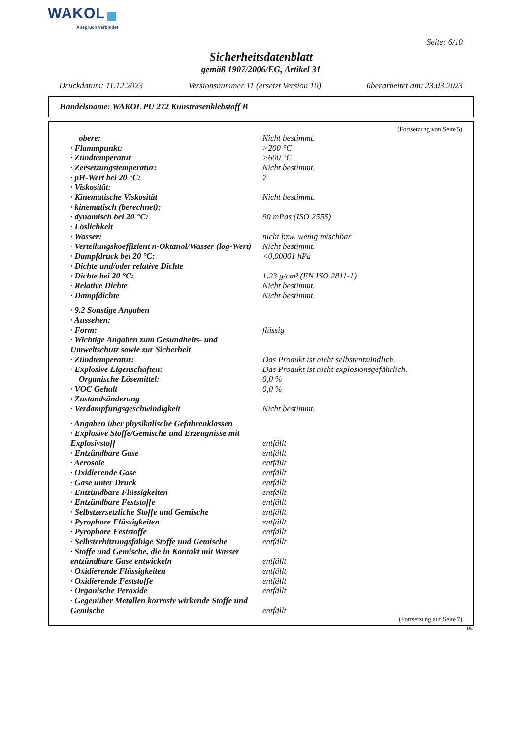WAKOL
Anspruch verbindet
Seite: 6/10
Sicherheitsdatenblatt
gemäß 1907/2006/EG, Artikel 31
Druckdatum: 11.12.2023 Versionsnummer 11 (ersetzt Version 10) überarbeitet am: 23.03.2023
Handelsname: WAKOL PU 272 Kunstrasenklebstoff B
(Fortsetzung von Seite 5)
| obere: | Nicht bestimmt. |
| · Flammpunkt: | >200 °C |
| · Zündtemperatur | >600 °C |
| · Zersetzungstemperatur: | Nicht bestimmt. |
| · pH-Wert bei 20 °C: | 7 |
| · Viskosität: | |
| · Kinematische Viskosität | Nicht bestimmt. |
| · kinematisch (berechnet): | |
| · dynamisch bei 20 °C: | 90 mPas (ISO 2555) |
| · Löslichkeit | |
| · Wasser: | nicht bzw. wenig mischbar |
| · Verteilungskoeffizient n-Oktanol/Wasser (log-Wert) | Nicht bestimmt. |
| · Dampfdruck bei 20 °C: | <0,00001 hPa |
| · Dichte und/oder relative Dichte | |
| · Dichte bei 20 °C: | 1,23 g/cm³ (EN ISO 2811-1) |
| · Relative Dichte | Nicht bestimmt. |
| · Dampfdichte | Nicht bestimmt. |
| · 9.2 Sonstige Angaben | |
| · Aussehen: | |
| · Form: | flüssig |
| · Wichtige Angaben zum Gesundheits- und Umweltschutz sowie zur Sicherheit | |
| · Zündtemperatur: | Das Produkt ist nicht selbstentzündlich. |
| · Explosive Eigenschaften: | Das Produkt ist nicht explosionsgefährlich. |
| Organische Lösemittel: | 0,0 % |
| · VOC Gehalt | 0,0 % |
| · Zustandsänderung | |
| · Verdampfungsgeschwindigkeit | Nicht bestimmt. |
| · Angaben über physikalische Gefahrenklassen | |
| · Explosive Stoffe/Gemische und Erzeugnisse mit Explosivstoff | entfällt |
| · Entzündbare Gase | entfällt |
| · Aerosole | entfällt |
| · Oxidierende Gase | entfällt |
| · Gase unter Druck | entfällt |
| · Entzündbare Flüssigkeiten | entfällt |
| · Entzündbare Feststoffe | entfällt |
| · Selbstzersetzliche Stoffe und Gemische | entfällt |
| · Pyrophore Flüssigkeiten | entfällt |
| · Pyrophore Feststoffe | entfällt |
| · Selbsterhitzungsfähige Stoffe und Gemische | entfällt |
| · Stoffe und Gemische, die in Kontakt mit Wasser entzündbare Gase entwickeln | entfällt |
| · Oxidierende Flüssigkeiten | entfällt |
| · Oxidierende Feststoffe | entfällt |
| · Organische Peroxide | entfällt |
| · Gegenüber Metallen korrosiv wirkende Stoffe und Gemische | entfällt |
(Fortsetzung auf Seite 7)
DE